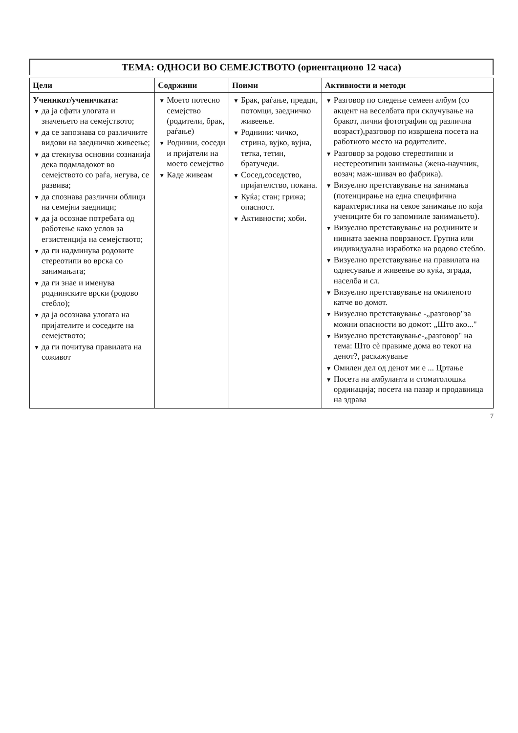ТЕМА: ОДНОСИ ВО СЕМЕЈСТВОТО (ориентационо 12 часа)
| Цели | Содржини | Поими | Активности и методи |
| --- | --- | --- | --- |
| Ученикот/ученичката: ▼ да ја сфати улогата и значењето на семејството; ▼ да се запознава со различните видови на заедничко живеење; ▼ да стекнува основни сознанија дека подмладокот во семејството со раѓа, негува, се развива; ▼ да спознава различни облици на семејни заедници; ▼ да ја осознае потребата од работење како услов за егзистенција на семејството; ▼ да ги надминува родовите стереотипи во врска со занимањата; ▼ да ги знае и именува роднинските врски (родово стебло); ▼ да ја осознава улогата на пријателите и соседите на семејството; ▼ да ги почитува правилата на соживот | ▼ Моето потесно семејство (родители, брак, раѓање) ▼ Роднини, соседи и пријатели на моето семејство ▼ Каде живеам | ▼ Брак, раѓање, предци, потомци, заедничко живеење. ▼ Роднини: чичко, стрина, вујко, вујна, тетка, тетин, братучеди. ▼ Сосед,соседство, пријателство, покана. ▼ Куќа; стан; грижа; опасност. ▼ Активности; хоби. | ▼ Разговор по следење семеен албум (со акцент на веселбата при склучување на бракот, лични фотографии од различна возраст),разговор по извршена посета на работното место на родителите. ▼ Разговор за родово стереотипни и нестереотипни занимања (жена-научник, возач; маж-шивач во фабрика). ▼ Визуелно претставување на занимања (потенцирање на една специфична карактеристика на секое занимање по која учениците би го запомниле занимањето). ▼ Визуелно претставување на роднините и нивната заемна поврзаност. Групна или индивидуална изработка на родово стебло. ▼ Визуелно претставување на правилата на однесување и живеење во куќа, зграда, населба и сл. ▼ Визуелно претставување на омиленото катче во домот. ▼ Визуелно претставување -„разговор"за можни опасности во домот: „Што ако..." ▼ Визуелно претставување-„разговор" на тема: Што сѐ правиме дома во текот на денот?, раскажување ▼ Омилен дел од денот ми е ... Цртање ▼ Посета на амбуланта и стоматолошка ординација; посета на пазар и продавница на здрава |
7